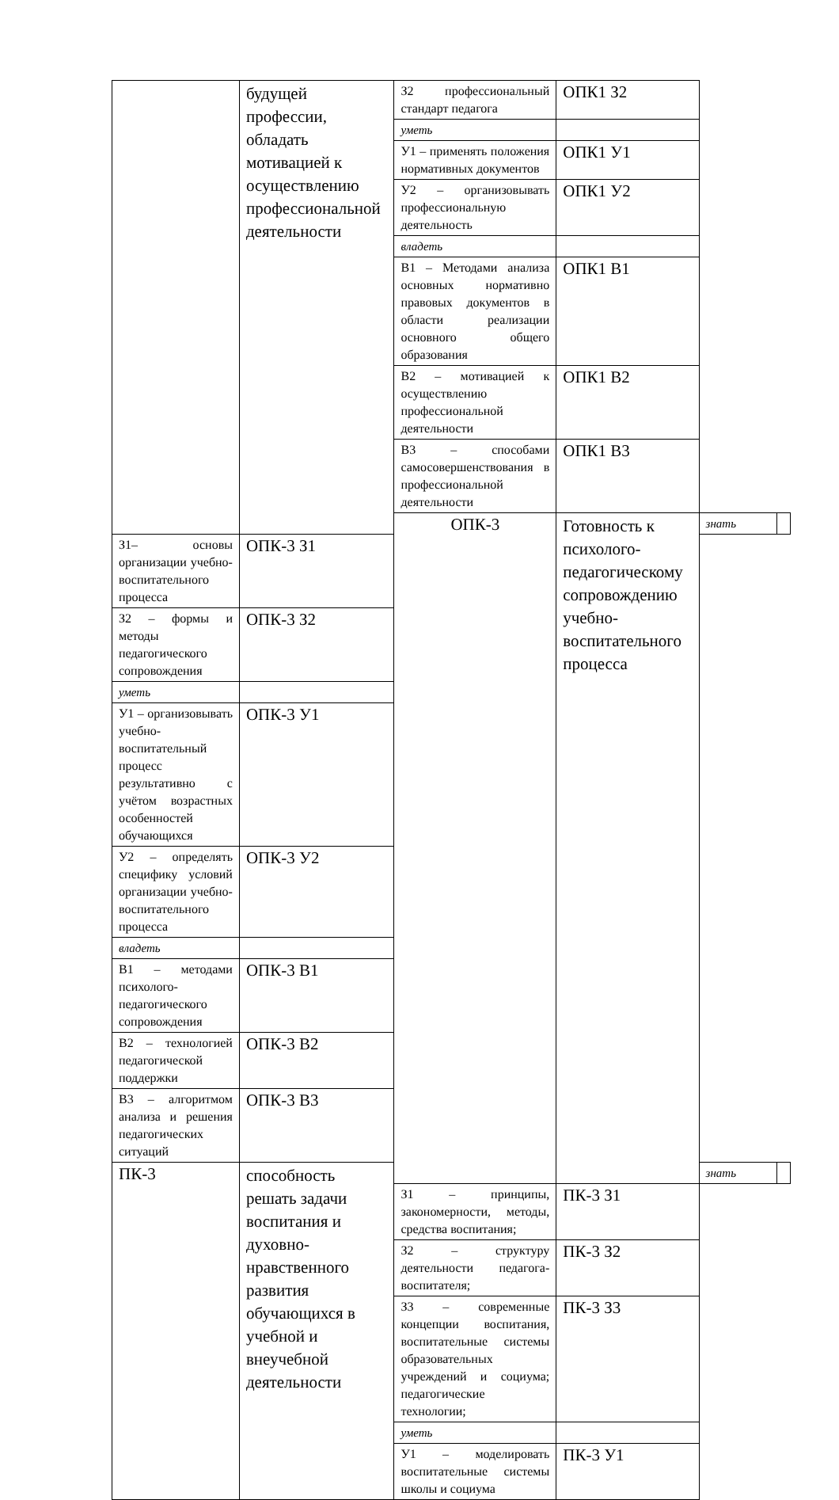| | будущей профессии, обладать мотивацией к осуществлению профессиональной деятельности | З2 профессиональный стандарт педагога | ОПК1 З2 | | |
| | | уметь | | | |
| | | У1 – применять положения нормативных документов | ОПК1 У1 | | |
| | | У2 – организовывать профессиональную деятельность | ОПК1 У2 | | |
| | | владеть | | | |
| | | В1 – Методами анализа основных нормативно правовых документов в области реализации основного общего образования | ОПК1 В1 | | |
| | | В2 – мотивацией к осуществлению профессиональной деятельности | ОПК1 В2 | | |
| | | В3 – способами самосовершенствования в профессиональной деятельности | ОПК1 В3 | | |
| | | ОПК-3 | Готовность к психолого-педагогическому сопровождению учебно-воспитательного процесса | знать | |
| З1– основы организации учебно-воспитательного процесса | ОПК-3 З1 | | | | |
| З2 – формы и методы педагогического сопровождения | ОПК-3 З2 | | | | |
| уметь | | | | | |
| У1 – организовывать учебно-воспитательный процесс результативно с учётом возрастных особенностей обучающихся | ОПК-3 У1 | | | | |
| У2 – определять специфику условий организации учебно-воспитательного процесса | ОПК-3 У2 | | | | |
| владеть | | | | | |
| В1 – методами психолого-педагогического сопровождения | ОПК-3 В1 | | | | |
| В2 – технологией педагогической поддержки | ОПК-3 В2 | | | | |
| В3 – алгоритмом анализа и решения педагогических ситуаций | ОПК-3 В3 | | | | |
| ПК-3 | способность решать задачи воспитания и духовно-нравственного развития обучающихся в учебной и внеучебной деятельности | | | знать | |
| | | З1 – принципы, закономерности, методы, средства воспитания; | ПК-3 З1 | | |
| | | З2 – структуру деятельности педагога-воспитателя; | ПК-3 З2 | | |
| | | З3 – современные концепции воспитания, воспитательные системы образовательных учреждений и социума; педагогические технологии; | ПК-3 З3 | | |
| | | уметь | | | |
| | | У1 – моделировать воспитательные системы школы и социума | ПК-3 У1 | | |